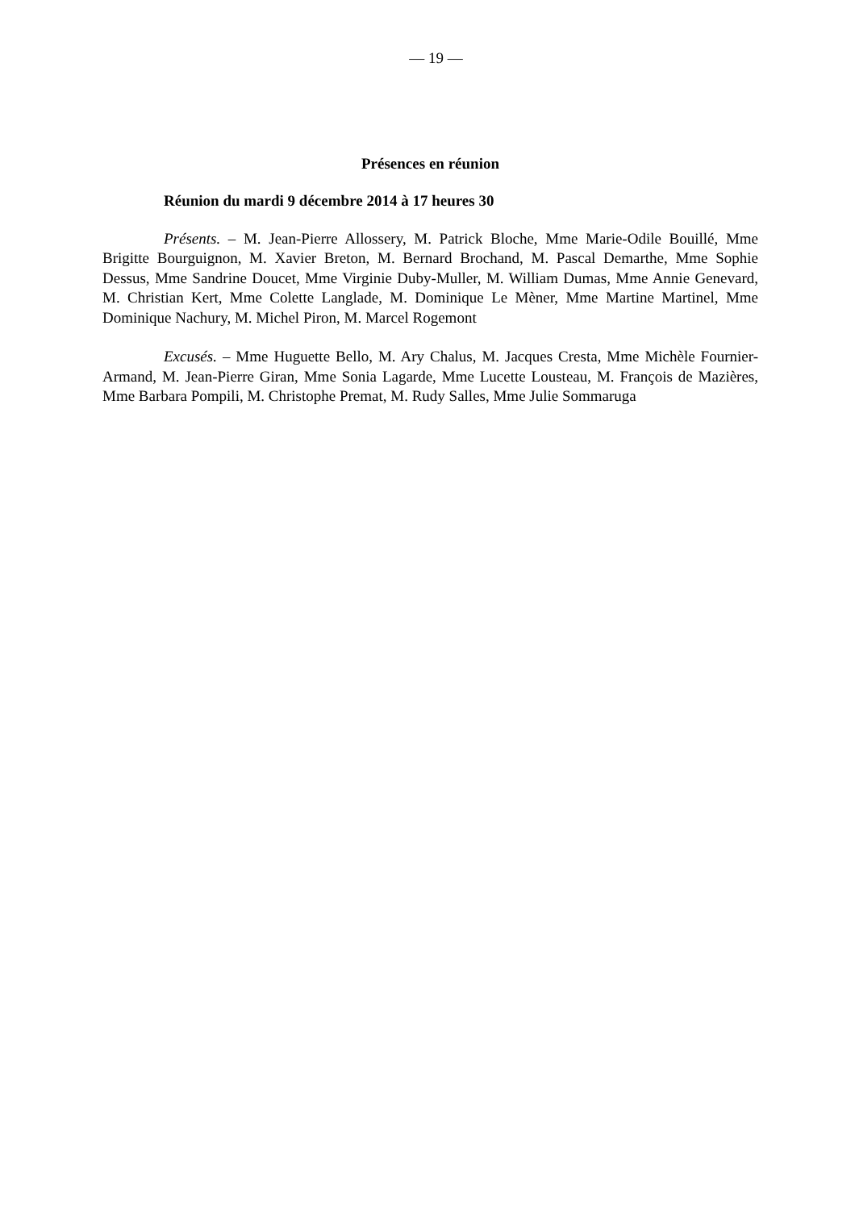— 19 —
Présences en réunion
Réunion du mardi 9 décembre 2014 à 17 heures 30
Présents. – M. Jean-Pierre Allossery, M. Patrick Bloche, Mme Marie-Odile Bouillé, Mme Brigitte Bourguignon, M. Xavier Breton, M. Bernard Brochand, M. Pascal Demarthe, Mme Sophie Dessus, Mme Sandrine Doucet, Mme Virginie Duby-Muller, M. William Dumas, Mme Annie Genevard, M. Christian Kert, Mme Colette Langlade, M. Dominique Le Mèner, Mme Martine Martinel, Mme Dominique Nachury, M. Michel Piron, M. Marcel Rogemont
Excusés. – Mme Huguette Bello, M. Ary Chalus, M. Jacques Cresta, Mme Michèle Fournier-Armand, M. Jean-Pierre Giran, Mme Sonia Lagarde, Mme Lucette Lousteau, M. François de Mazières, Mme Barbara Pompili, M. Christophe Premat, M. Rudy Salles, Mme Julie Sommaruga